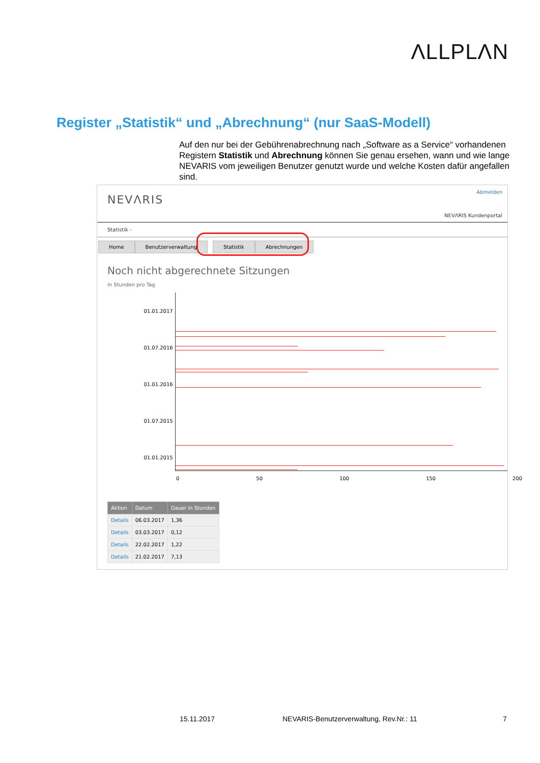ΛLLPLΛN
Register „Statistik“ und „Abrechnung“ (nur SaaS-Modell)
Auf den nur bei der Gebührenabrechnung nach „Software as a Service“ vorhandenen Registern Statistik und Abrechnung können Sie genau ersehen, wann und wie lange NEVARIS vom jeweiligen Benutzer genutzt wurde und welche Kosten dafür angefallen sind.
NEVΛRIS
Abmelden
NEVΛRIS Kundenportal
Statistik -
Home Benutzerverwaltung Statistik Abrechnungen
Noch nicht abgerechnete Sitzungen
in Stunden pro Tag
01.01.2017
01.07.2016
01.01.2016
01.07.2015
01.01.2015
0 50 100 150 200
| Aktion | Datum | Dauer in Stunden |
| --- | --- | --- |
| Details | 06.03.2017 | 1,36 |
| Details | 03.03.2017 | 0,12 |
| Details | 22.02.2017 | 1,22 |
| Details | 21.02.2017 | 7,13 |
15.11.2017
NEVARIS-Benutzerverwaltung, Rev.Nr.: 11
7